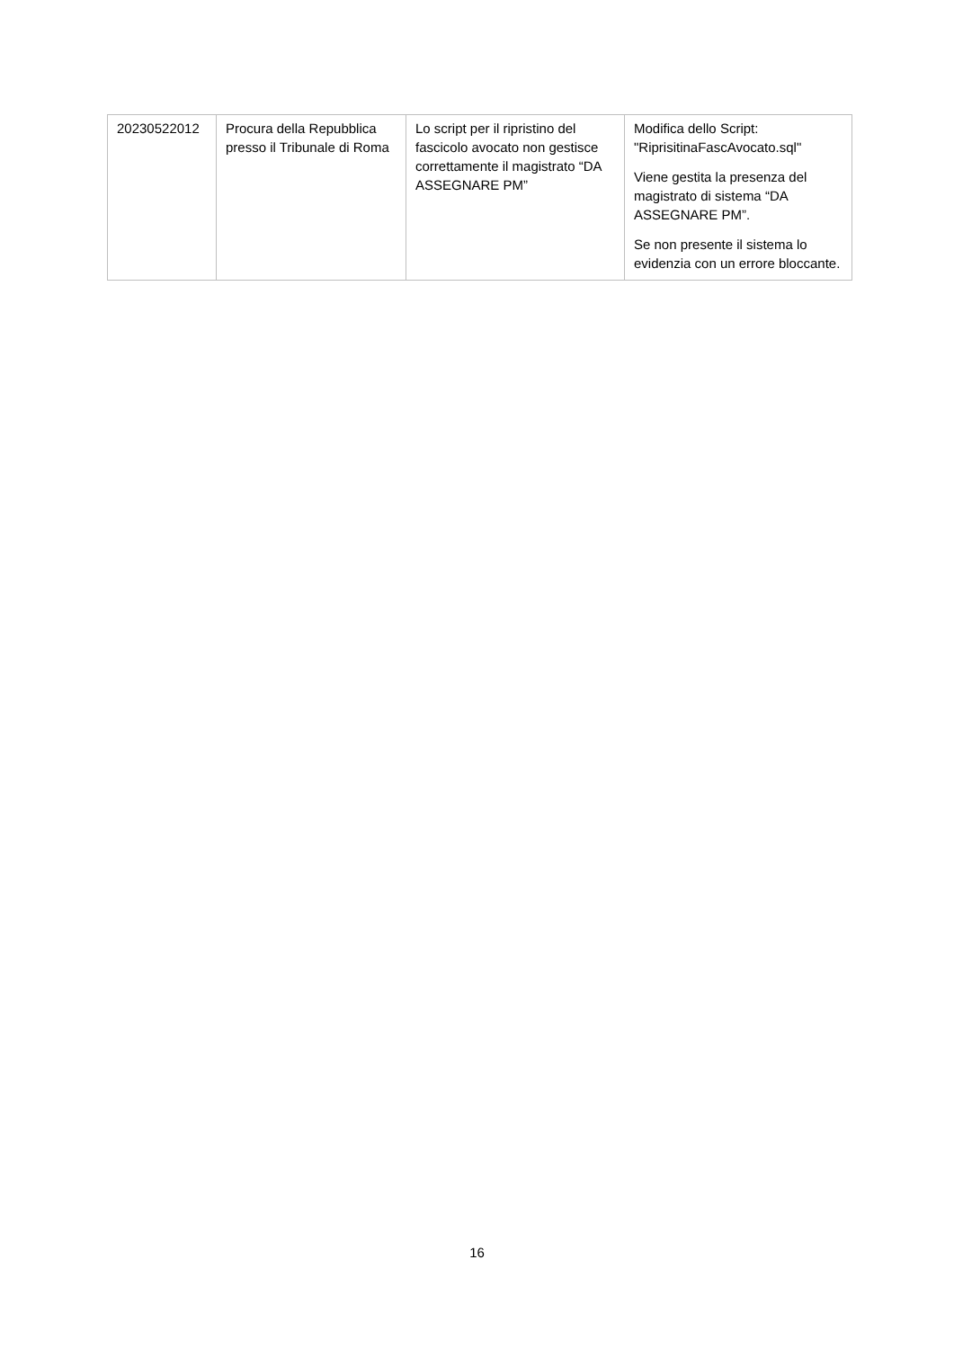| 20230522012 | Procura della Repubblica presso il Tribunale di Roma | Lo script per il ripristino del fascicolo avocato non gestisce correttamente il magistrato “DA ASSEGNARE PM” | Modifica dello Script: "RiprisitinaFascAvocato.sql" Viene gestita la presenza del magistrato di sistema “DA ASSEGNARE PM”. Se non presente il sistema lo evidenzia con un errore bloccante. |
16